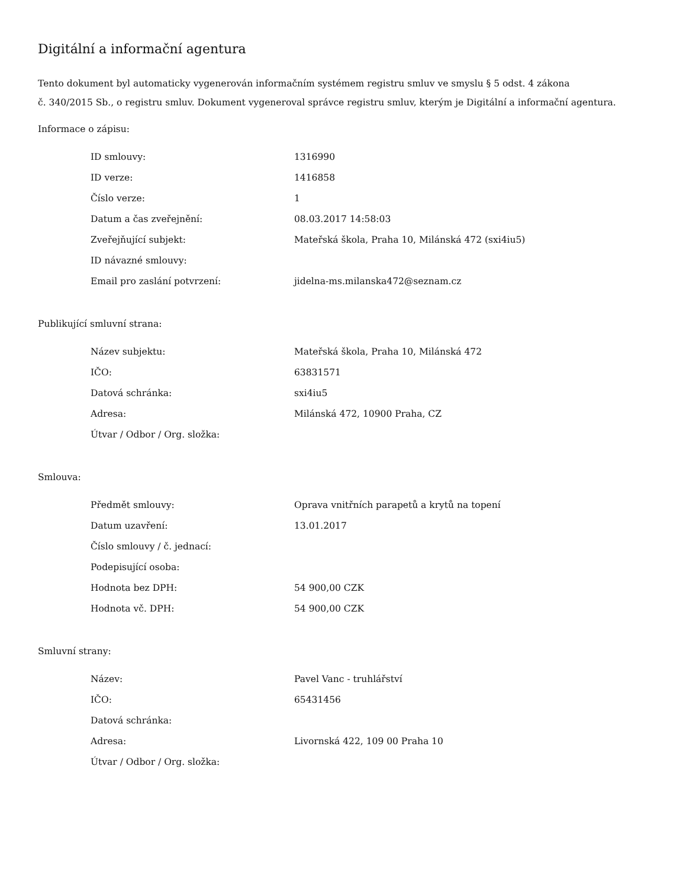Digitální a informační agentura
Tento dokument byl automaticky vygenerován informačním systémem registru smluv ve smyslu § 5 odst. 4 zákona
č. 340/2015 Sb., o registru smluv. Dokument vygeneroval správce registru smluv, kterým je Digitální a informační agentura.
Informace o zápisu:
| ID smlouvy: | 1316990 |
| ID verze: | 1416858 |
| Číslo verze: | 1 |
| Datum a čas zveřejnění: | 08.03.2017 14:58:03 |
| Zveřejňující subjekt: | Mateřská škola, Praha 10, Milánská 472 (sxi4iu5) |
| ID návazné smlouvy: | |
| Email pro zaslání potvrzení: | jidelna-ms.milanska472@seznam.cz |
Publikující smluvní strana:
| Název subjektu: | Mateřská škola, Praha 10, Milánská 472 |
| IČO: | 63831571 |
| Datová schránka: | sxi4iu5 |
| Adresa: | Milánská 472, 10900 Praha, CZ |
| Útvar / Odbor / Org. složka: | |
Smlouva:
| Předmět smlouvy: | Oprava vnitřních parapetů a krytů na topení |
| Datum uzavření: | 13.01.2017 |
| Číslo smlouvy / č. jednací: | |
| Podepisující osoba: | |
| Hodnota bez DPH: | 54 900,00 CZK |
| Hodnota vč. DPH: | 54 900,00 CZK |
Smluvní strany:
| Název: | Pavel Vanc - truhlářství |
| IČO: | 65431456 |
| Datová schránka: | |
| Adresa: | Livornská 422, 109 00 Praha 10 |
| Útvar / Odbor / Org. složka: | |